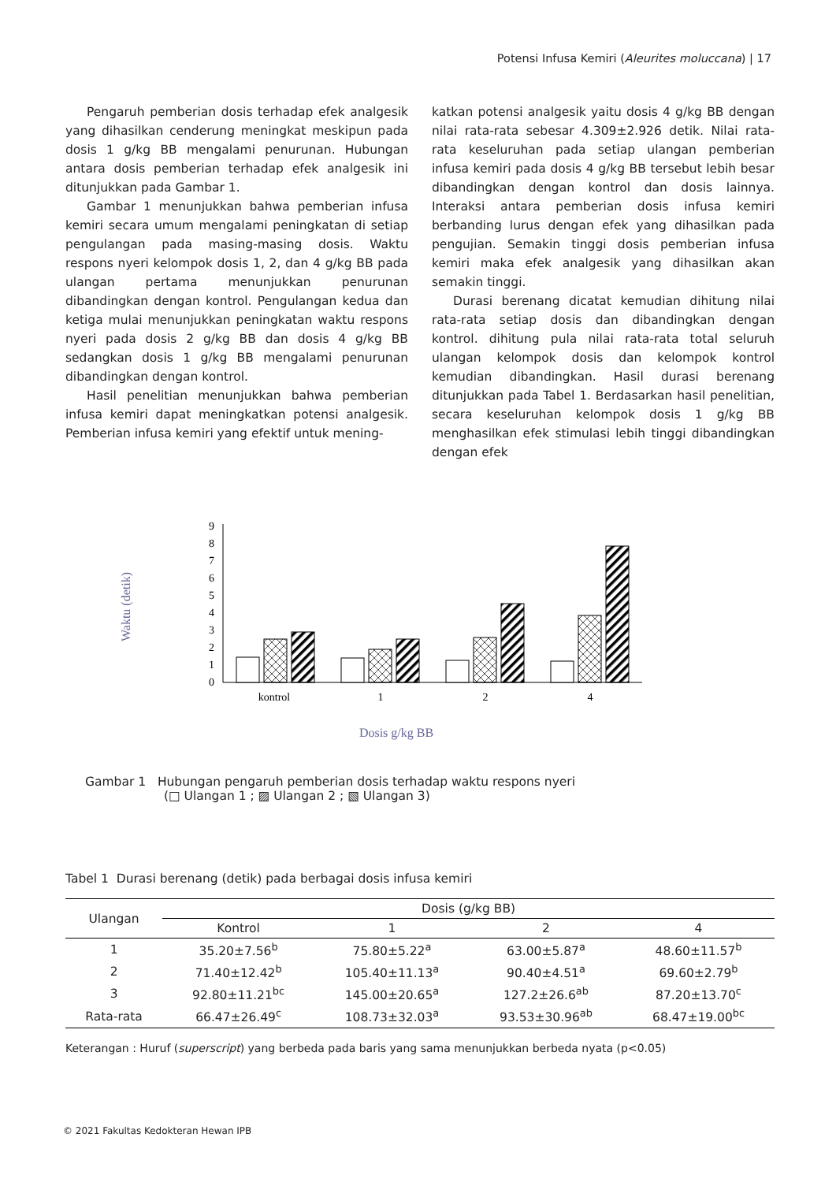Potensi Infusa Kemiri (Aleurites moluccana) | 17
Pengaruh pemberian dosis terhadap efek analgesik yang dihasilkan cenderung meningkat meskipun pada dosis 1 g/kg BB mengalami penurunan. Hubungan antara dosis pemberian terhadap efek analgesik ini ditunjukkan pada Gambar 1.
Gambar 1 menunjukkan bahwa pemberian infusa kemiri secara umum mengalami peningkatan di setiap pengulangan pada masing-masing dosis. Waktu respons nyeri kelompok dosis 1, 2, dan 4 g/kg BB pada ulangan pertama menunjukkan penurunan dibandingkan dengan kontrol. Pengulangan kedua dan ketiga mulai menunjukkan peningkatan waktu respons nyeri pada dosis 2 g/kg BB dan dosis 4 g/kg BB sedangkan dosis 1 g/kg BB mengalami penurunan dibandingkan dengan kontrol.
Hasil penelitian menunjukkan bahwa pemberian infusa kemiri dapat meningkatkan potensi analgesik. Pemberian infusa kemiri yang efektif untuk mening-
katkan potensi analgesik yaitu dosis 4 g/kg BB dengan nilai rata-rata sebesar 4.309±2.926 detik. Nilai rata-rata keseluruhan pada setiap ulangan pemberian infusa kemiri pada dosis 4 g/kg BB tersebut lebih besar dibandingkan dengan kontrol dan dosis lainnya. Interaksi antara pemberian dosis infusa kemiri berbanding lurus dengan efek yang dihasilkan pada pengujian. Semakin tinggi dosis pemberian infusa kemiri maka efek analgesik yang dihasilkan akan semakin tinggi.
Durasi berenang dicatat kemudian dihitung nilai rata-rata setiap dosis dan dibandingkan dengan kontrol. dihitung pula nilai rata-rata total seluruh ulangan kelompok dosis dan kelompok kontrol kemudian dibandingkan. Hasil durasi berenang ditunjukkan pada Tabel 1. Berdasarkan hasil penelitian, secara keseluruhan kelompok dosis 1 g/kg BB menghasilkan efek stimulasi lebih tinggi dibandingkan dengan efek
Waktu (detik)
0
1
2
3
4
5
6
7
8
9
kontrol
1
2
4
Dosis g/kg BB
Gambar 1 Hubungan pengaruh pemberian dosis terhadap waktu respons nyeri
(□ Ulangan 1 ; ▨ Ulangan 2 ; ▧ Ulangan 3)
Tabel 1 Durasi berenang (detik) pada berbagai dosis infusa kemiri
| Ulangan | Dosis (g/kg BB) | | | |
| --- | --- | --- | --- | --- |
| | Kontrol | 1 | 2 | 4 |
| 1 | 35.20±7.56<sup>b</sup> | 75.80±5.22<sup>a</sup> | 63.00±5.87<sup>a</sup> | 48.60±11.57<sup>b</sup> |
| 2 | 71.40±12.42<sup>b</sup> | 105.40±11.13<sup>a</sup> | 90.40±4.51<sup>a</sup> | 69.60±2.79<sup>b</sup> |
| 3 | 92.80±11.21<sup>bc</sup> | 145.00±20.65<sup>a</sup> | 127.2±26.6<sup>ab</sup> | 87.20±13.70<sup>c</sup> |
| Rata-rata | 66.47±26.49<sup>c</sup> | 108.73±32.03<sup>a</sup> | 93.53±30.96<sup>ab</sup> | 68.47±19.00<sup>bc</sup> |
Keterangan : Huruf (superscript) yang berbeda pada baris yang sama menunjukkan berbeda nyata (p<0.05)
© 2021 Fakultas Kedokteran Hewan IPB